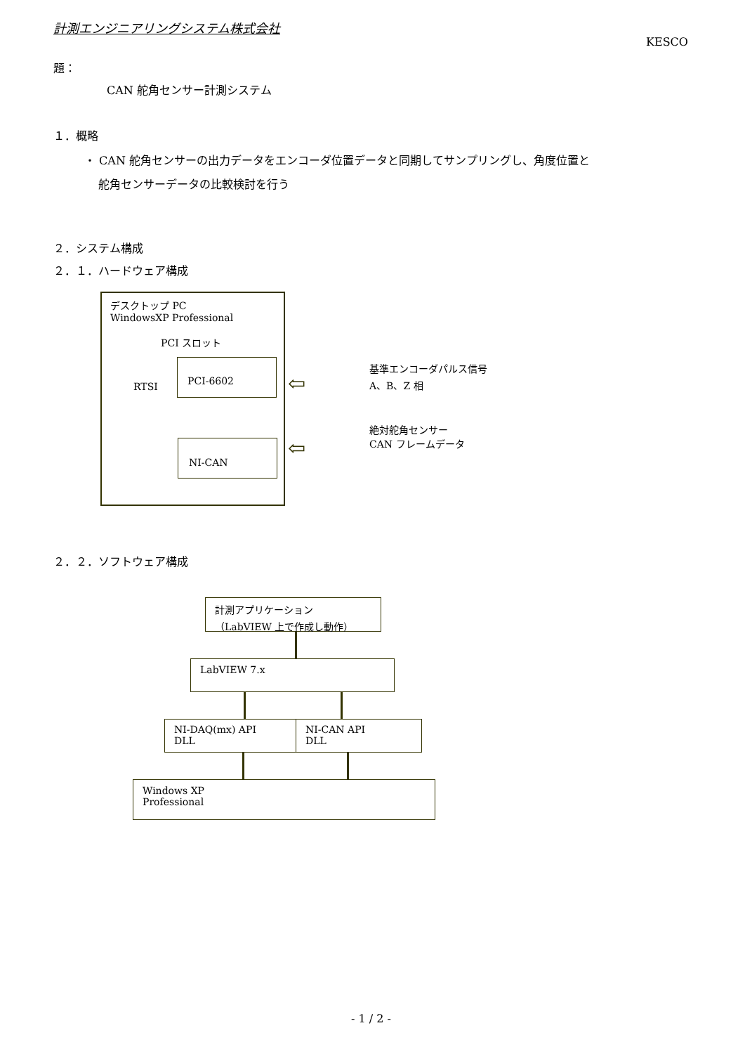計測エンジニアリングシステム株式会社
KESCO
題：
CAN 舵角センサー計測システム
１．概略
・ CAN 舵角センサーの出力データをエンコーダ位置データと同期してサンプリングし、角度位置と
舵角センサーデータの比較検討を行う
２．システム構成
２．１．ハードウェア構成
デスクトップ PC
WindowsXP Professional
PCI スロット
RTSI PCI-6602
NI-CAN
基準エンコーダパルス信号
A、B、Z 相
絶対舵角センサー
CAN フレームデータ
⇦
⇦
２．２．ソフトウェア構成
計測アプリケーション
（LabVIEW 上で作成し動作）
LabVIEW 7.x
NI-DAQ(mx) API
DLL
NI-CAN API
DLL
Windows XP
Professional
- 1 / 2 -